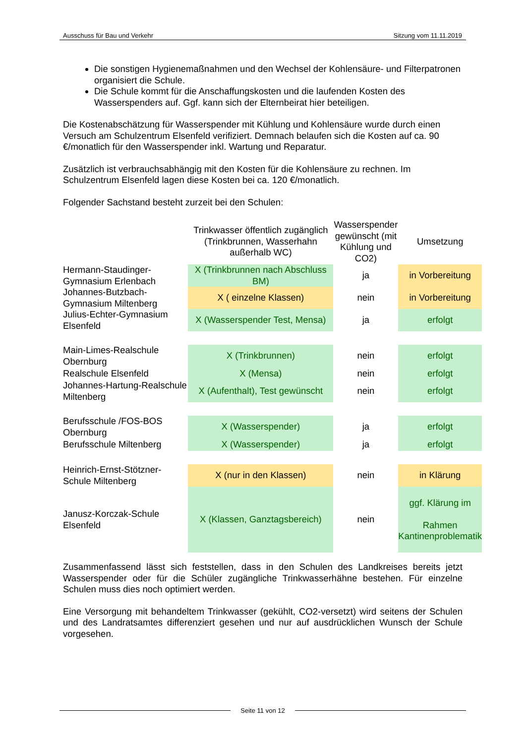Ausschuss für Bau und Verkehr Sitzung vom 11.11.2019
Die sonstigen Hygienemaßnahmen und den Wechsel der Kohlensäure- und Filterpatronen organisiert die Schule.
Die Schule kommt für die Anschaffungskosten und die laufenden Kosten des Wasserspenders auf. Ggf. kann sich der Elternbeirat hier beteiligen.
Die Kostenabschätzung für Wasserspender mit Kühlung und Kohlensäure wurde durch einen Versuch am Schulzentrum Elsenfeld verifiziert. Demnach belaufen sich die Kosten auf ca. 90 €/monatlich für den Wasserspender inkl. Wartung und Reparatur.
Zusätzlich ist verbrauchsabhängig mit den Kosten für die Kohlensäure zu rechnen. Im Schulzentrum Elsenfeld lagen diese Kosten bei ca. 120 €/monatlich.
Folgender Sachstand besteht zurzeit bei den Schulen:
| | Trinkwasser öffentlich zugänglich (Trinkbrunnen, Wasserhahn außerhalb WC) | Wasserspender gewünscht (mit Kühlung und CO2) | Umsetzung |
| --- | --- | --- | --- |
| Hermann-Staudinger-Gymnasium Erlenbach | X (Trinkbrunnen nach Abschluss BM) | ja | in Vorbereitung |
| Johannes-Butzbach-Gymnasium Miltenberg | X ( einzelne Klassen) | nein | in Vorbereitung |
| Julius-Echter-Gymnasium Elsenfeld | X (Wasserspender Test, Mensa) | ja | erfolgt |
| Main-Limes-Realschule Obernburg | X (Trinkbrunnen) | nein | erfolgt |
| Realschule Elsenfeld | X (Mensa) | nein | erfolgt |
| Johannes-Hartung-Realschule Miltenberg | X (Aufenthalt), Test gewünscht | nein | erfolgt |
| Berufsschule /FOS-BOS Obernburg | X (Wasserspender) | ja | erfolgt |
| Berufsschule Miltenberg | X (Wasserspender) | ja | erfolgt |
| Heinrich-Ernst-Stötzner-Schule Miltenberg | X (nur in den Klassen) | nein | in Klärung |
| Janusz-Korczak-Schule Elsenfeld | X (Klassen, Ganztagsbereich) | nein | ggf. Klärung im Rahmen Kantinenproblematik |
Zusammenfassend lässt sich feststellen, dass in den Schulen des Landkreises bereits jetzt Wasserspender oder für die Schüler zugängliche Trinkwasserhähne bestehen. Für einzelne Schulen muss dies noch optimiert werden.
Eine Versorgung mit behandeltem Trinkwasser (gekühlt, CO2-versetzt) wird seitens der Schulen und des Landratsamtes differenziert gesehen und nur auf ausdrücklichen Wunsch der Schule vorgesehen.
Seite 11 von 12